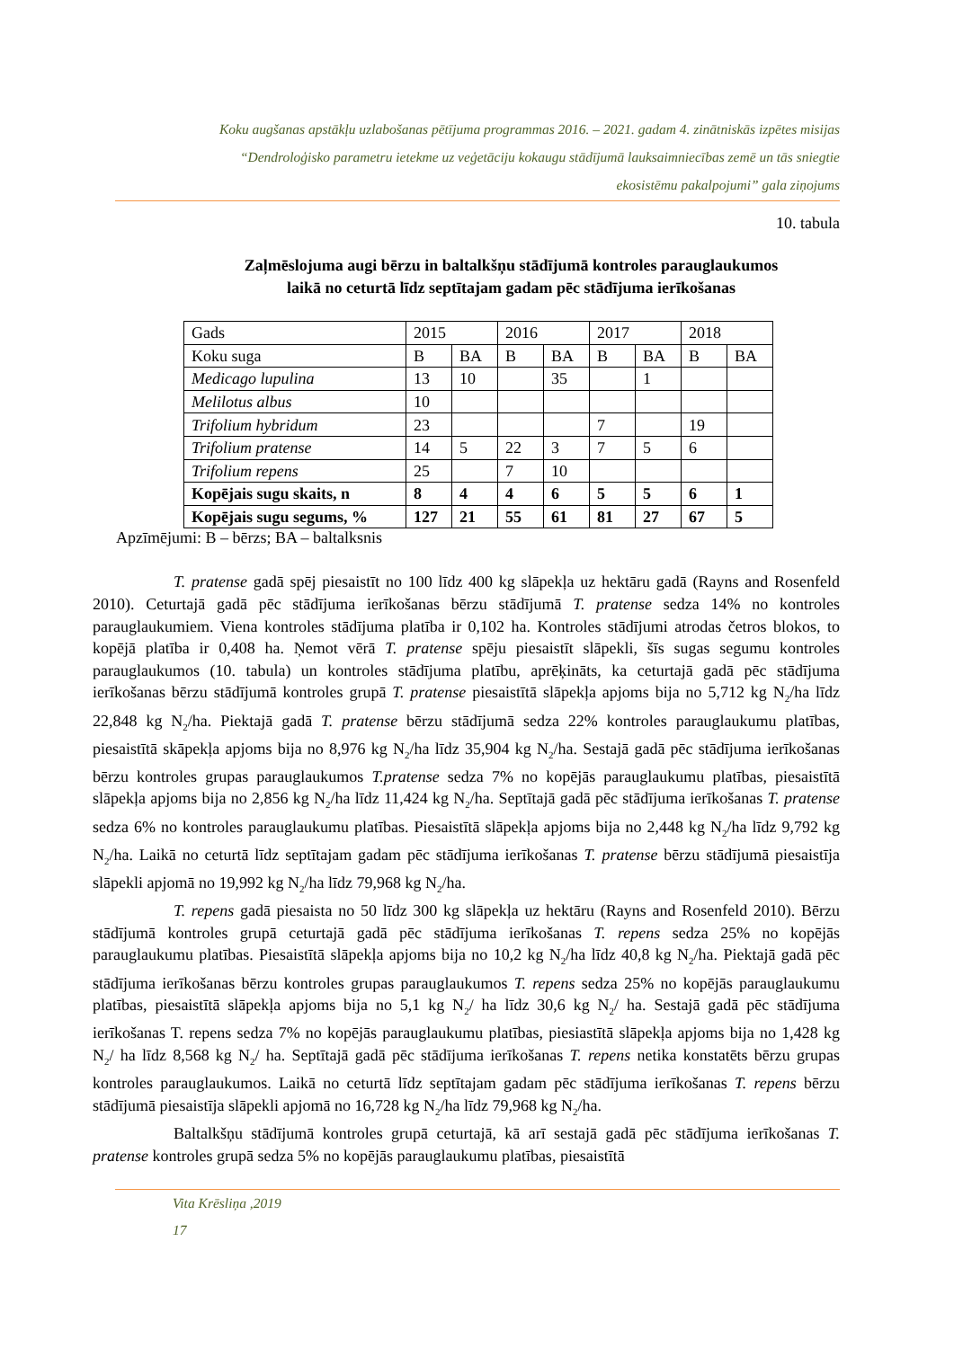Koku augšanas apstākļu uzlabošanas pētījuma programmas 2016. – 2021. gadam 4. zinātniskās izpētes misijas
“Dendroloģisko parametru ietekme uz veģetāciju kokaugu stādījumā lauksaimniecības zemē un tās sniegtie
ekosistēmu pakalpojumi” gala ziņojums
10. tabula
Zaļmēslojuma augi bērzu in baltalkšņu stādījumā kontroles parauglaukumos
laikā no ceturtā līdz septītajam gadam pēc stādījuma ierīkošanas
| Gads | 2015 | | 2016 | | 2017 | | 2018 | |
| Koku suga | B | BA | B | BA | B | BA | B | BA |
| Medicago lupulina | 13 | 10 | | 35 | | 1 | | |
| Melilotus albus | 10 | | | | | | | |
| Trifolium hybridum | 23 | | | | 7 | | 19 | |
| Trifolium pratense | 14 | 5 | 22 | 3 | 7 | 5 | 6 | |
| Trifolium repens | 25 | | 7 | 10 | | | | |
| Kopējais sugu skaits, n | 8 | 4 | 4 | 6 | 5 | 5 | 6 | 1 |
| Kopējais sugu segums, % | 127 | 21 | 55 | 61 | 81 | 27 | 67 | 5 |
Apzīmējumi: B – bērzs; BA – baltalksnis
T. pratense gadā spēj piesaistīt no 100 līdz 400 kg slāpekļa uz hektāru gadā (Rayns and Rosenfeld 2010). Ceturtajā gadā pēc stādījuma ierīkošanas bērzu stādījumā T. pratense sedza 14% no kontroles parauglaukumiem. Viena kontroles stādījuma platība ir 0,102 ha. Kontroles stādījumi atrodas četros blokos, to kopējā platība ir 0,408 ha. Ņemot vērā T. pratense spēju piesaistīt slāpekli, šīs sugas segumu kontroles parauglaukumos (10. tabula) un kontroles stādījuma platību, aprēķināts, ka ceturtajā gadā pēc stādījuma ierīkošanas bērzu stādījumā kontroles grupā T. pratense piesaistītā slāpekļa apjoms bija no 5,712 kg N<sub>2</sub>/ha līdz 22,848 kg N<sub>2</sub>/ha. Piektajā gadā T. pratense bērzu stādījumā sedza 22% kontroles parauglaukumu platības, piesaistītā skāpekļa apjoms bija no 8,976 kg N<sub>2</sub>/ha līdz 35,904 kg N<sub>2</sub>/ha. Sestajā gadā pēc stādījuma ierīkošanas bērzu kontroles grupas parauglaukumos T.pratense sedza 7% no kopējās parauglaukumu platības, piesaistītā slāpekļa apjoms bija no 2,856 kg N<sub>2</sub>/ha līdz 11,424 kg N<sub>2</sub>/ha. Septītajā gadā pēc stādījuma ierīkošanas T. pratense sedza 6% no kontroles parauglaukumu platības. Piesaistītā slāpekļa apjoms bija no 2,448 kg N<sub>2</sub>/ha līdz 9,792 kg N<sub>2</sub>/ha. Laikā no ceturtā līdz septītajam gadam pēc stādījuma ierīkošanas T. pratense bērzu stādījumā piesaistīja slāpekli apjomā no 19,992 kg N<sub>2</sub>/ha līdz 79,968 kg N<sub>2</sub>/ha.
T. repens gadā piesaista no 50 līdz 300 kg slāpekļa uz hektāru (Rayns and Rosenfeld 2010). Bērzu stādījumā kontroles grupā ceturtajā gadā pēc stādījuma ierīkošanas T. repens sedza 25% no kopējās parauglaukumu platības. Piesaistītā slāpekļa apjoms bija no 10,2 kg N<sub>2</sub>/ha līdz 40,8 kg N<sub>2</sub>/ha. Piektajā gadā pēc stādījuma ierīkošanas bērzu kontroles grupas parauglaukumos T. repens sedza 25% no kopējās parauglaukumu platības, piesaistītā slāpekļa apjoms bija no 5,1 kg N<sub>2</sub>/ ha līdz 30,6 kg N<sub>2</sub>/ ha. Sestajā gadā pēc stādījuma ierīkošanas T. repens sedza 7% no kopējās parauglaukumu platības, piesiastītā slāpekļa apjoms bija no 1,428 kg N<sub>2</sub>/ ha līdz 8,568 kg N<sub>2</sub>/ ha. Septītajā gadā pēc stādījuma ierīkošanas T. repens netika konstatēts bērzu grupas kontroles parauglaukumos. Laikā no ceturtā līdz septītajam gadam pēc stādījuma ierīkošanas T. repens bērzu stādījumā piesaistīja slāpekli apjomā no 16,728 kg N<sub>2</sub>/ha līdz 79,968 kg N<sub>2</sub>/ha.
Baltalkšņu stādījumā kontroles grupā ceturtajā, kā arī sestajā gadā pēc stādījuma ierīkošanas T. pratense kontroles grupā sedza 5% no kopējās parauglaukumu platības, piesaistītā
Vita Krēsliņa ,2019
17